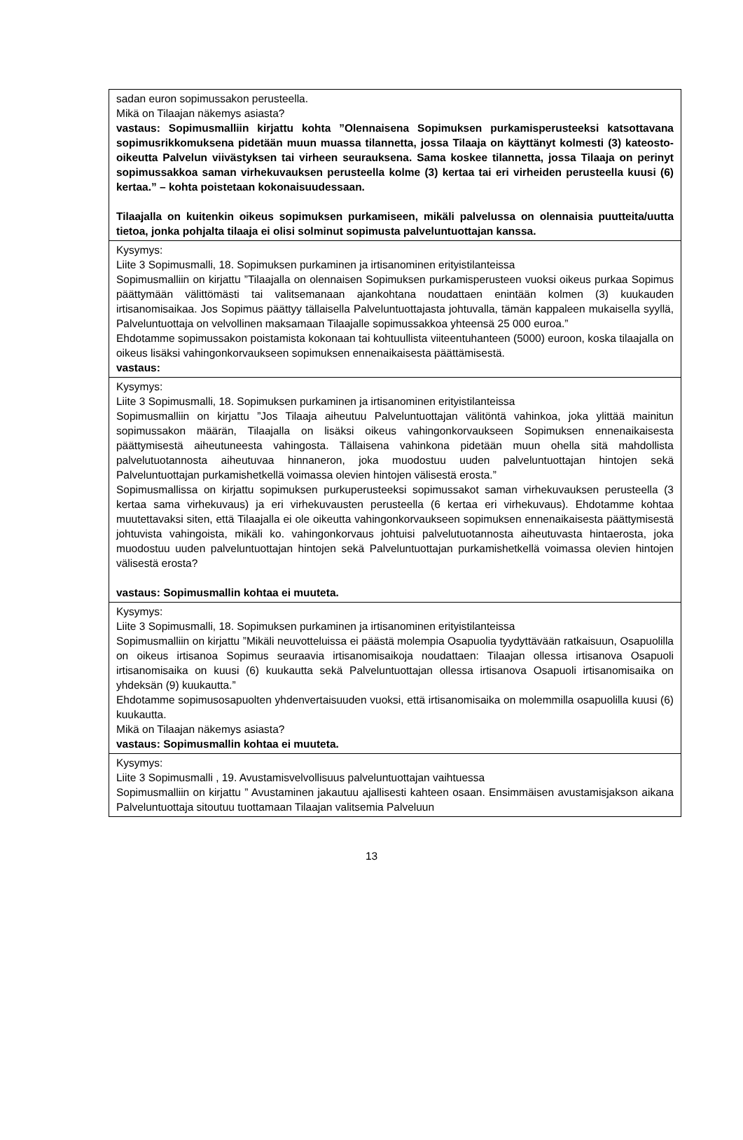| sadan euron sopimussakon perusteella. Mikä on Tilaajan näkemys asiasta? vastaus: Sopimusmalliin kirjattu kohta ”Olennaisena Sopimuksen purkamisperusteeksi katsottavana sopimusrikkomuksena pidetään muun muassa tilannetta, jossa Tilaaja on käyttänyt kolmesti (3) kateosto-oikeutta Palvelun viivästyksen tai virheen seurauksena. Sama koskee tilannetta, jossa Tilaaja on perinyt sopimussakkoa saman virhekuvauksen perusteella kolme (3) kertaa tai eri virheiden perusteella kuusi (6) kertaa.” – kohta poistetaan kokonaisuudessaan. Tilaajalla on kuitenkin oikeus sopimuksen purkamiseen, mikäli palvelussa on olennaisia puutteita/uutta tietoa, jonka pohjalta tilaaja ei olisi solminut sopimusta palveluntuottajan kanssa. |
| Kysymys: Liite 3 Sopimusmalli, 18. Sopimuksen purkaminen ja irtisanominen erityistilanteissa Sopimusmalliin on kirjattu ”Tilaajalla on olennaisen Sopimuksen purkamisperusteen vuoksi oikeus purkaa Sopimus päättymään välittömästi tai valitsemanaan ajankohtana noudattaen enintään kolmen (3) kuukauden irtisanomisaikaa. Jos Sopimus päättyy tällaisella Palveluntuottajasta johtuvalla, tämän kappaleen mukaisella syyllä, Palveluntuottaja on velvollinen maksamaan Tilaajalle sopimussakkoa yhteensä 25 000 euroa.” Ehdotamme sopimussakon poistamista kokonaan tai kohtuullista viiteentuhanteen (5000) euroon, koska tilaajalla on oikeus lisäksi vahingonkorvaukseen sopimuksen ennenaikaisesta päättämisestä. vastaus: |
| Kysymys: Liite 3 Sopimusmalli, 18. Sopimuksen purkaminen ja irtisanominen erityistilanteissa Sopimusmalliin on kirjattu ”Jos Tilaaja aiheutuu Palveluntuottajan välitöntä vahinkoa, joka ylittää mainitun sopimussakon määrän, Tilaajalla on lisäksi oikeus vahingonkorvaukseen Sopimuksen ennenaikaisesta päättymisestä aiheutuneesta vahingosta. Tällaisena vahinkona pidetään muun ohella sitä mahdollista palvelutuotannosta aiheutuvaa hinnaneron, joka muodostuu uuden palveluntuottajan hintojen sekä Palveluntuottajan purkamishetkellä voimassa olevien hintojen välisestä erosta.” Sopimusmallissa on kirjattu sopimuksen purkuperusteeksi sopimussakot saman virhekuvauksen perusteella (3 kertaa sama virhekuvaus) ja eri virhekuvausten perusteella (6 kertaa eri virhekuvaus). Ehdotamme kohtaa muutettavaksi siten, että Tilaajalla ei ole oikeutta vahingonkorvaukseen sopimuksen ennenaikaisesta päättymisestä johtuvista vahingoista, mikäli ko. vahingonkorvaus johtuisi palvelutuotannosta aiheutuvasta hintaerosta, joka muodostuu uuden palveluntuottajan hintojen sekä Palveluntuottajan purkamishetkellä voimassa olevien hintojen välisestä erosta? vastaus: Sopimusmallin kohtaa ei muuteta. |
| Kysymys: Liite 3 Sopimusmalli, 18. Sopimuksen purkaminen ja irtisanominen erityistilanteissa Sopimusmalliin on kirjattu ”Mikäli neuvotteluissa ei päästä molempia Osapuolia tyydyttävään ratkaisuun, Osapuolilla on oikeus irtisanoa Sopimus seuraavia irtisanomisaikoja noudattaen: Tilaajan ollessa irtisanova Osapuoli irtisanomisaika on kuusi (6) kuukautta sekä Palveluntuottajan ollessa irtisanova Osapuoli irtisanomisaika on yhdeksän (9) kuukautta.” Ehdotamme sopimusosapuolten yhdenvertaisuuden vuoksi, että irtisanomisaika on molemmilla osapuolilla kuusi (6) kuukautta. Mikä on Tilaajan näkemys asiasta? vastaus: Sopimusmallin kohtaa ei muuteta. |
| Kysymys: Liite 3 Sopimusmalli , 19. Avustamisvelvollisuus palveluntuottajan vaihtuessa Sopimusmalliin on kirjattu ” Avustaminen jakautuu ajallisesti kahteen osaan. Ensimmäisen avustamisjakson aikana Palveluntuottaja sitoutuu tuottamaan Tilaajan valitsemia Palveluun |
13